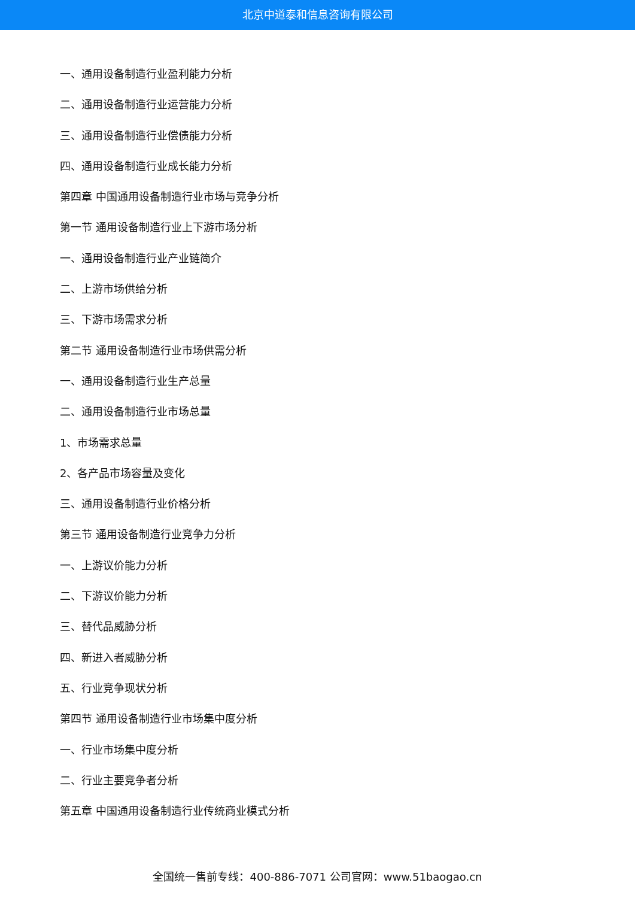北京中道泰和信息咨询有限公司
一、通用设备制造行业盈利能力分析
二、通用设备制造行业运营能力分析
三、通用设备制造行业偿债能力分析
四、通用设备制造行业成长能力分析
第四章 中国通用设备制造行业市场与竞争分析
第一节 通用设备制造行业上下游市场分析
一、通用设备制造行业产业链简介
二、上游市场供给分析
三、下游市场需求分析
第二节 通用设备制造行业市场供需分析
一、通用设备制造行业生产总量
二、通用设备制造行业市场总量
1、市场需求总量
2、各产品市场容量及变化
三、通用设备制造行业价格分析
第三节 通用设备制造行业竞争力分析
一、上游议价能力分析
二、下游议价能力分析
三、替代品威胁分析
四、新进入者威胁分析
五、行业竞争现状分析
第四节 通用设备制造行业市场集中度分析
一、行业市场集中度分析
二、行业主要竞争者分析
第五章 中国通用设备制造行业传统商业模式分析
全国统一售前专线：400-886-7071 公司官网：www.51baogao.cn